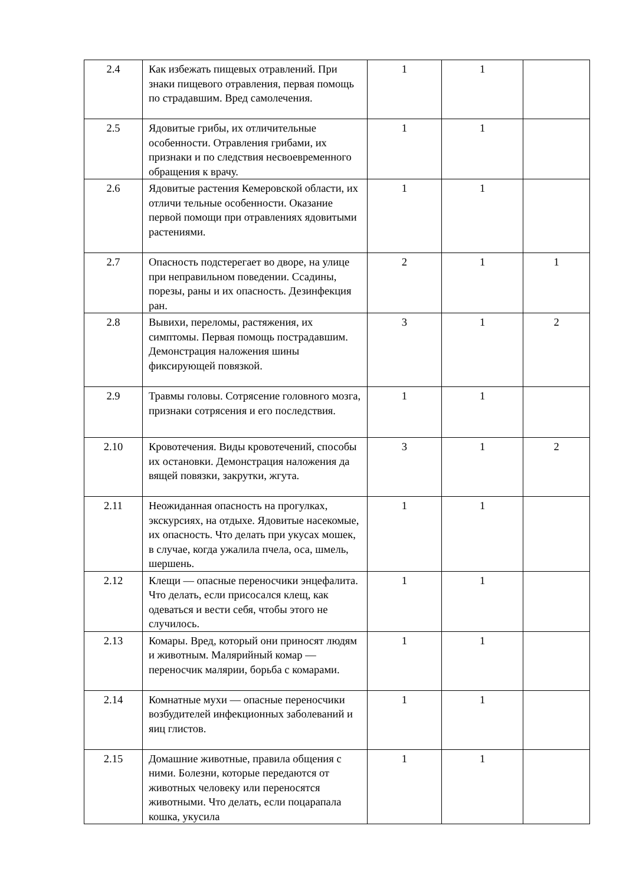| 2.4 | Как избежать пищевых отравлений. При знаки пищевого отравления, первая помощь по страдавшим. Вред самолечения. | 1 | 1 | |
| 2.5 | Ядовитые грибы, их отличительные особенности. Отравления грибами, их признаки и по следствия несвоевременного обращения к врачу. | 1 | 1 | |
| 2.6 | Ядовитые растения Кемеровской области, их отличи тельные особенности. Оказание первой помощи при отравлениях ядовитыми растениями. | 1 | 1 | |
| 2.7 | Опасность подстерегает во дворе, на улице при неправильном поведении. Ссадины, порезы, раны и их опасность. Дезинфекция ран. | 2 | 1 | 1 |
| 2.8 | Вывихи, переломы, растяжения, их симптомы. Первая помощь пострадавшим. Демонстрация наложения шины фиксирующей повязкой. | 3 | 1 | 2 |
| 2.9 | Травмы головы. Сотрясение головного мозга, признаки сотрясения и его последствия. | 1 | 1 | |
| 2.10 | Кровотечения. Виды кровотечений, способы их остановки. Демонстрация наложения да вящей повязки, закрутки, жгута. | 3 | 1 | 2 |
| 2.11 | Неожиданная опасность на прогулках, экскурсиях, на отдыхе. Ядовитые насекомые, их опасность. Что делать при укусах мошек, в случае, когда ужалила пчела, оса, шмель, шершень. | 1 | 1 | |
| 2.12 | Клещи — опасные переносчики энцефалита. Что делать, если присосался клещ, как одеваться и вести себя, чтобы этого не случилось. | 1 | 1 | |
| 2.13 | Комары. Вред, который они приносят людям и животным. Малярийный комар — переносчик малярии, борьба с комарами. | 1 | 1 | |
| 2.14 | Комнатные мухи — опасные переносчики возбудителей инфекционных заболеваний и яиц глистов. | 1 | 1 | |
| 2.15 | Домашние животные, правила общения с ними. Болезни, которые передаются от животных человеку или переносятся животными. Что делать, если поцарапала кошка, укусила | 1 | 1 | |